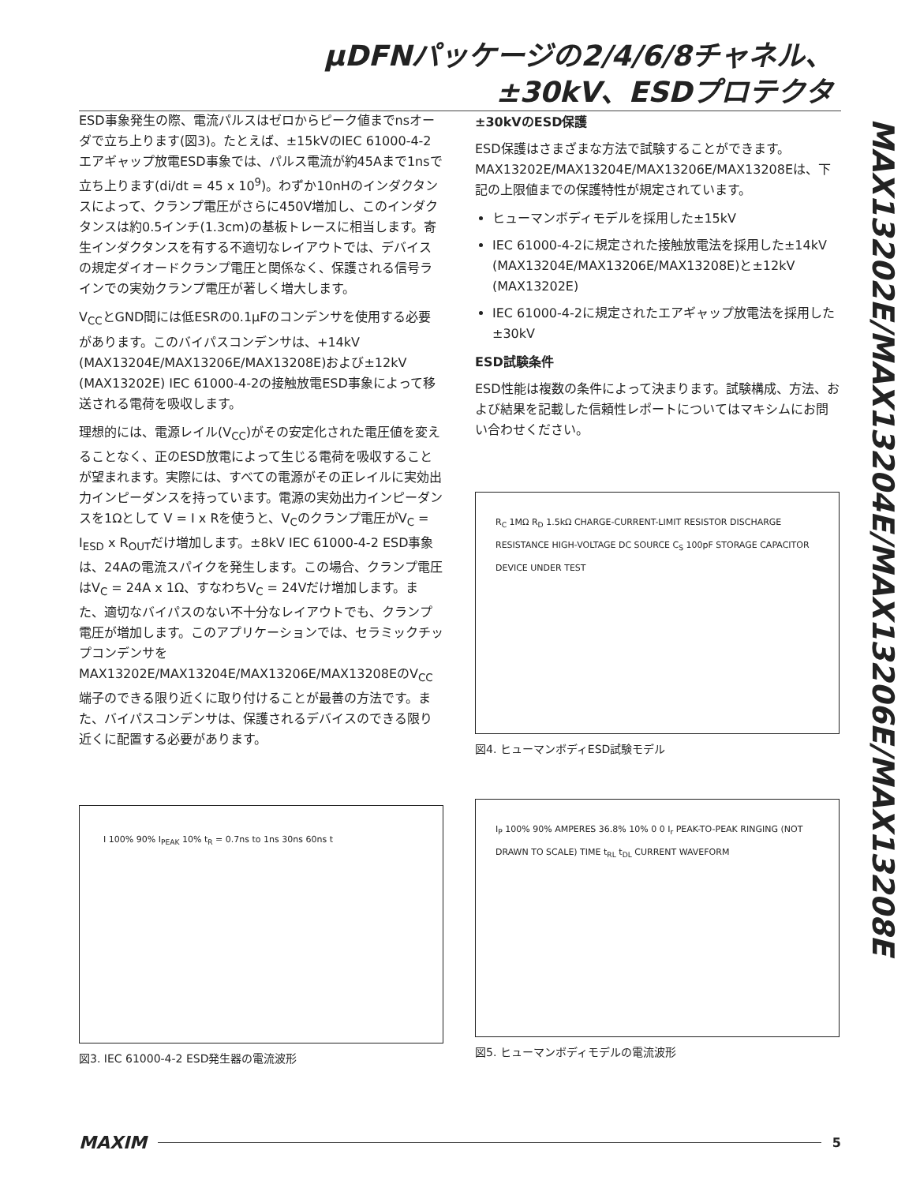µDFNパッケージの2/4/6/8チャネル、
±30kV、ESDプロテクタ
MAX13202E/MAX13204E/MAX13206E/MAX13208E
ESD事象発生の際、電流パルスはゼロからピーク値までnsオーダで立ち上ります(図3)。たとえば、±15kVのIEC 61000-4-2エアギャップ放電ESD事象では、パルス電流が約45Aまで1nsで立ち上ります(di/dt = 45 x 10<sup>9</sup>)。わずか10nHのインダクタンスによって、クランプ電圧がさらに450V増加し、このインダクタンスは約0.5インチ(1.3cm)の基板トレースに相当します。寄生インダクタンスを有する不適切なレイアウトでは、デバイスの規定ダイオードクランプ電圧と関係なく、保護される信号ラインでの実効クランプ電圧が著しく増大します。
V<sub>CC</sub>とGND間には低ESRの0.1µFのコンデンサを使用する必要があります。このバイパスコンデンサは、+14kV (MAX13204E/MAX13206E/MAX13208E)および±12kV (MAX13202E) IEC 61000-4-2の接触放電ESD事象によって移送される電荷を吸収します。
理想的には、電源レイル(V<sub>CC</sub>)がその安定化された電圧値を変えることなく、正のESD放電によって生じる電荷を吸収することが望まれます。実際には、すべての電源がその正レイルに実効出力インピーダンスを持っています。電源の実効出力インピーダンスを1Ωとして V = I x Rを使うと、V<sub>C</sub>のクランプ電圧がV<sub>C</sub> = I<sub>ESD</sub> x R<sub>OUT</sub>だけ増加します。±8kV IEC 61000-4-2 ESD事象は、24Aの電流スパイクを発生します。この場合、クランプ電圧はV<sub>C</sub> = 24A x 1Ω、すなわちV<sub>C</sub> = 24Vだけ増加します。また、適切なバイパスのない不十分なレイアウトでも、クランプ電圧が増加します。このアプリケーションでは、セラミックチップコンデンサをMAX13202E/MAX13204E/MAX13206E/MAX13208EのV<sub>CC</sub>端子のできる限り近くに取り付けることが最善の方法です。また、バイパスコンデンサは、保護されるデバイスのできる限り近くに配置する必要があります。
I 100% 90% I<sub>PEAK</sub> 10% t<sub>R</sub> = 0.7ns to 1ns 30ns 60ns t
図3. IEC 61000-4-2 ESD発生器の電流波形
±30kVのESD保護
ESD保護はさまざまな方法で試験することができます。MAX13202E/MAX13204E/MAX13206E/MAX13208Eは、下記の上限値までの保護特性が規定されています。
ヒューマンボディモデルを採用した±15kV
IEC 61000-4-2に規定された接触放電法を採用した±14kV (MAX13204E/MAX13206E/MAX13208E)と±12kV (MAX13202E)
IEC 61000-4-2に規定されたエアギャップ放電法を採用した±30kV
ESD試験条件
ESD性能は複数の条件によって決まります。試験構成、方法、および結果を記載した信頼性レポートについてはマキシムにお問い合わせください。
R<sub>C</sub> 1MΩ R<sub>D</sub> 1.5kΩ CHARGE-CURRENT-LIMIT RESISTOR DISCHARGE RESISTANCE HIGH-VOLTAGE DC SOURCE C<sub>S</sub> 100pF STORAGE CAPACITOR DEVICE UNDER TEST
図4. ヒューマンボディESD試験モデル
I<sub>P</sub> 100% 90% AMPERES 36.8% 10% 0 0 I<sub>r</sub> PEAK-TO-PEAK RINGING (NOT DRAWN TO SCALE) TIME t<sub>RL</sub> t<sub>DL</sub> CURRENT WAVEFORM
図5. ヒューマンボディモデルの電流波形
MAXIM 5